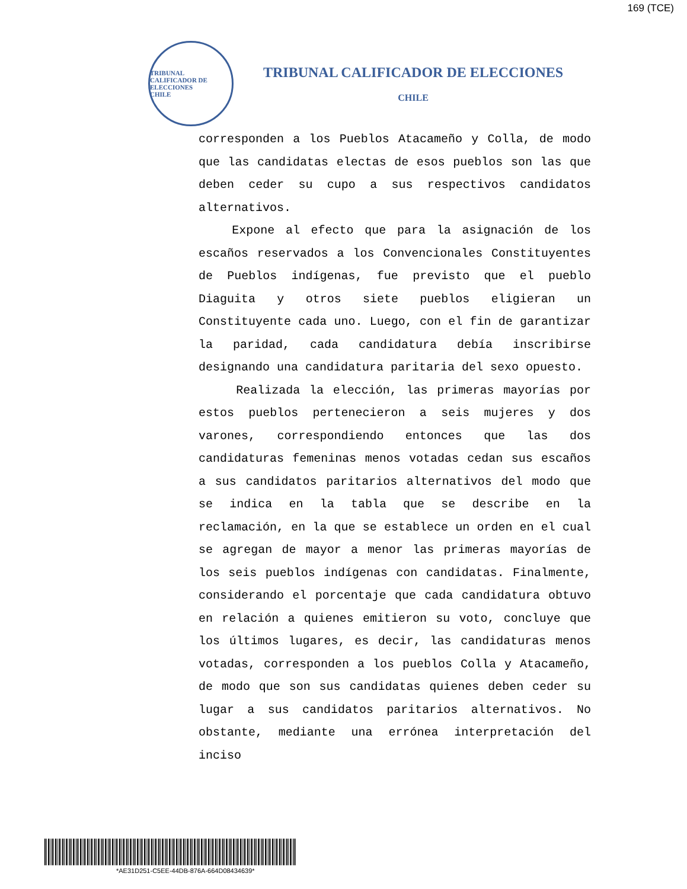169 (TCE)
TRIBUNAL CALIFICADOR DE ELECCIONES
CHILE
TRIBUNAL CALIFICADOR DE ELECCIONES
CHILE
corresponden a los Pueblos Atacameño y Colla, de modo que las candidatas electas de esos pueblos son las que deben ceder su cupo a sus respectivos candidatos alternativos.
Expone al efecto que para la asignación de los escaños reservados a los Convencionales Constituyentes de Pueblos indígenas, fue previsto que el pueblo Diaguita y otros siete pueblos eligieran un Constituyente cada uno. Luego, con el fin de garantizar la paridad, cada candidatura debía inscribirse designando una candidatura paritaria del sexo opuesto.
Realizada la elección, las primeras mayorías por estos pueblos pertenecieron a seis mujeres y dos varones, correspondiendo entonces que las dos candidaturas femeninas menos votadas cedan sus escaños a sus candidatos paritarios alternativos del modo que se indica en la tabla que se describe en la reclamación, en la que se establece un orden en el cual se agregan de mayor a menor las primeras mayorías de los seis pueblos indígenas con candidatas. Finalmente, considerando el porcentaje que cada candidatura obtuvo en relación a quienes emitieron su voto, concluye que los últimos lugares, es decir, las candidaturas menos votadas, corresponden a los pueblos Colla y Atacameño, de modo que son sus candidatas quienes deben ceder su lugar a sus candidatos paritarios alternativos. No obstante, mediante una errónea interpretación del inciso
*AE31D251-C5EE-44DB-876A-664D08434639*